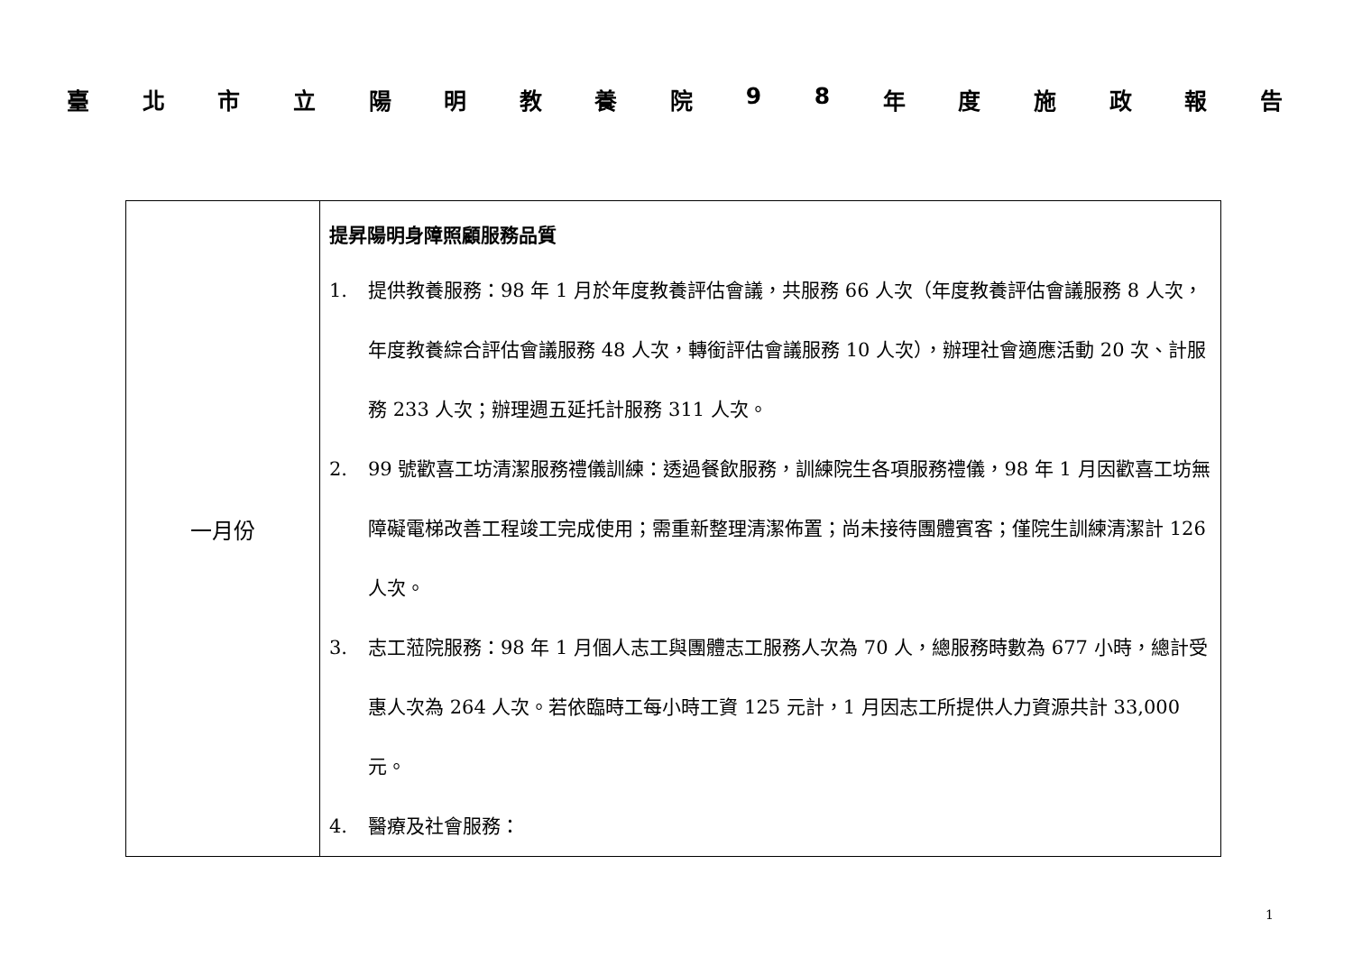臺北市立陽明教養院 98 年度施政報告
| 一月份 | 提昇陽明身障照顧服務品質 1. 提供教養服務：98 年 1 月於年度教養評估會議，共服務 66 人次（年度教養評估會議服務 8 人次，年度教養綜合評估會議服務 48 人次，轉銜評估會議服務 10 人次），辦理社會適應活動 20 次、計服務 233 人次；辦理週五延托計服務 311 人次。 2. 99 號歡喜工坊清潔服務禮儀訓練：透過餐飲服務，訓練院生各項服務禮儀，98 年 1 月因歡喜工坊無障礙電梯改善工程竣工完成使用；需重新整理清潔佈置；尚未接待團體賓客；僅院生訓練清潔計 126 人次。 3. 志工蒞院服務：98 年 1 月個人志工與團體志工服務人次為 70 人，總服務時數為 677 小時，總計受惠人次為 264 人次。若依臨時工每小時工資 125 元計，1 月因志工所提供人力資源共計 33,000 元。 4. 醫療及社會服務： |
1